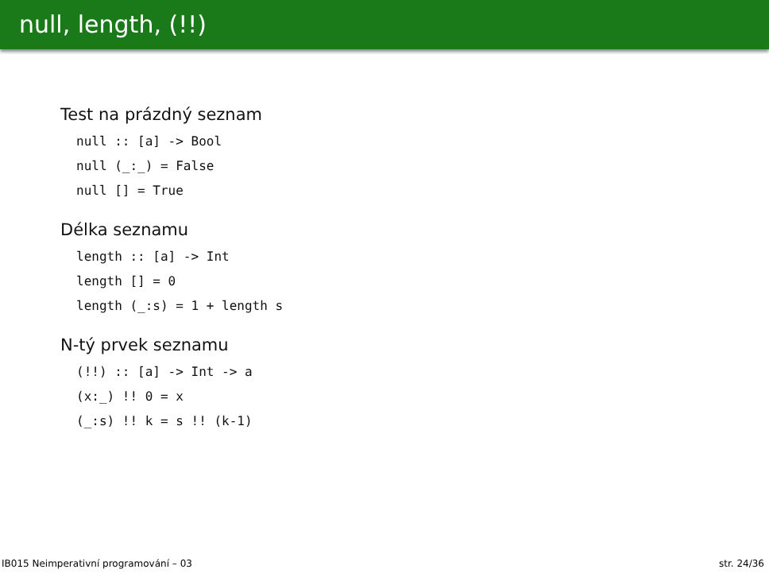null, length, (!!)
Test na prázdný seznam
null :: [a] -> Bool
null (_:_) = False
null [] = True
Délka seznamu
length :: [a] -> Int
length [] = 0
length (_:s) = 1 + length s
N-tý prvek seznamu
(!!) :: [a] -> Int -> a
(x:_) !! 0 = x
(_:s) !! k = s !! (k-1)
IB015 Neimperativní programování – 03 str. 24/36